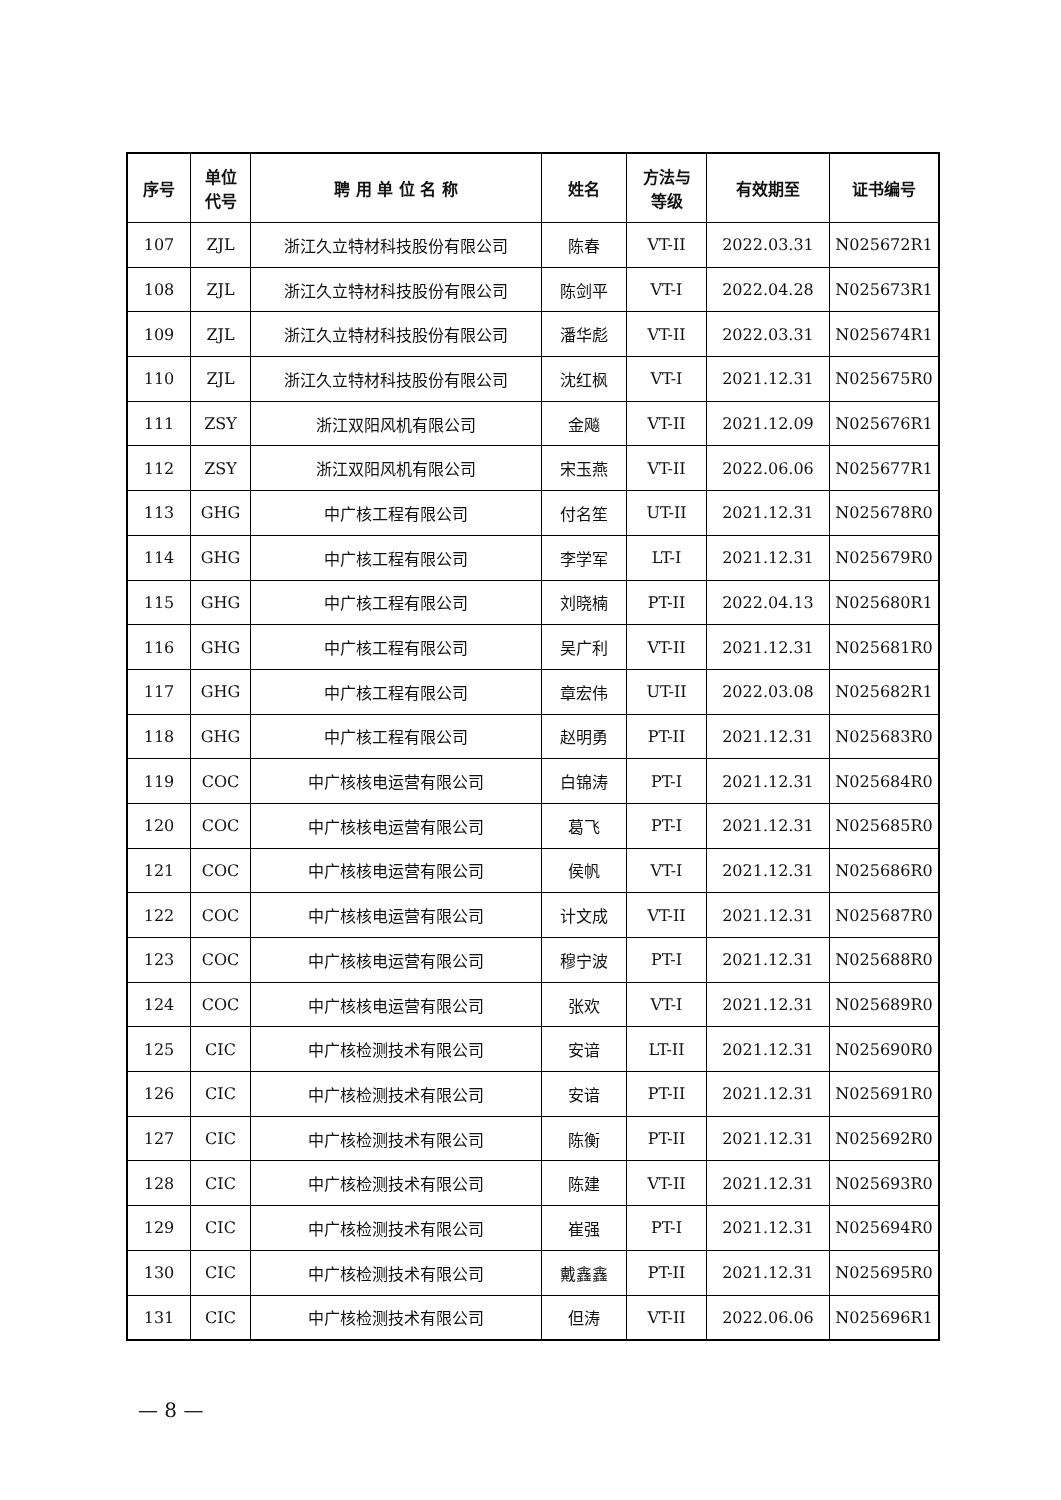| 序号 | 单位 代号 | 聘 用 单 位 名 称 | 姓名 | 方法与 等级 | 有效期至 | 证书编号 |
| --- | --- | --- | --- | --- | --- | --- |
| 107 | ZJL | 浙江久立特材科技股份有限公司 | 陈春 | VT-II | 2022.03.31 | N025672R1 |
| 108 | ZJL | 浙江久立特材科技股份有限公司 | 陈剑平 | VT-I | 2022.04.28 | N025673R1 |
| 109 | ZJL | 浙江久立特材科技股份有限公司 | 潘华彪 | VT-II | 2022.03.31 | N025674R1 |
| 110 | ZJL | 浙江久立特材科技股份有限公司 | 沈红枫 | VT-I | 2021.12.31 | N025675R0 |
| 111 | ZSY | 浙江双阳风机有限公司 | 金飚 | VT-II | 2021.12.09 | N025676R1 |
| 112 | ZSY | 浙江双阳风机有限公司 | 宋玉燕 | VT-II | 2022.06.06 | N025677R1 |
| 113 | GHG | 中广核工程有限公司 | 付名笙 | UT-II | 2021.12.31 | N025678R0 |
| 114 | GHG | 中广核工程有限公司 | 李学军 | LT-I | 2021.12.31 | N025679R0 |
| 115 | GHG | 中广核工程有限公司 | 刘晓楠 | PT-II | 2022.04.13 | N025680R1 |
| 116 | GHG | 中广核工程有限公司 | 吴广利 | VT-II | 2021.12.31 | N025681R0 |
| 117 | GHG | 中广核工程有限公司 | 章宏伟 | UT-II | 2022.03.08 | N025682R1 |
| 118 | GHG | 中广核工程有限公司 | 赵明勇 | PT-II | 2021.12.31 | N025683R0 |
| 119 | COC | 中广核核电运营有限公司 | 白锦涛 | PT-I | 2021.12.31 | N025684R0 |
| 120 | COC | 中广核核电运营有限公司 | 葛飞 | PT-I | 2021.12.31 | N025685R0 |
| 121 | COC | 中广核核电运营有限公司 | 侯帆 | VT-I | 2021.12.31 | N025686R0 |
| 122 | COC | 中广核核电运营有限公司 | 计文成 | VT-II | 2021.12.31 | N025687R0 |
| 123 | COC | 中广核核电运营有限公司 | 穆宁波 | PT-I | 2021.12.31 | N025688R0 |
| 124 | COC | 中广核核电运营有限公司 | 张欢 | VT-I | 2021.12.31 | N025689R0 |
| 125 | CIC | 中广核检测技术有限公司 | 安谙 | LT-II | 2021.12.31 | N025690R0 |
| 126 | CIC | 中广核检测技术有限公司 | 安谙 | PT-II | 2021.12.31 | N025691R0 |
| 127 | CIC | 中广核检测技术有限公司 | 陈衡 | PT-II | 2021.12.31 | N025692R0 |
| 128 | CIC | 中广核检测技术有限公司 | 陈建 | VT-II | 2021.12.31 | N025693R0 |
| 129 | CIC | 中广核检测技术有限公司 | 崔强 | PT-I | 2021.12.31 | N025694R0 |
| 130 | CIC | 中广核检测技术有限公司 | 戴鑫鑫 | PT-II | 2021.12.31 | N025695R0 |
| 131 | CIC | 中广核检测技术有限公司 | 但涛 | VT-II | 2022.06.06 | N025696R1 |
— 8 —